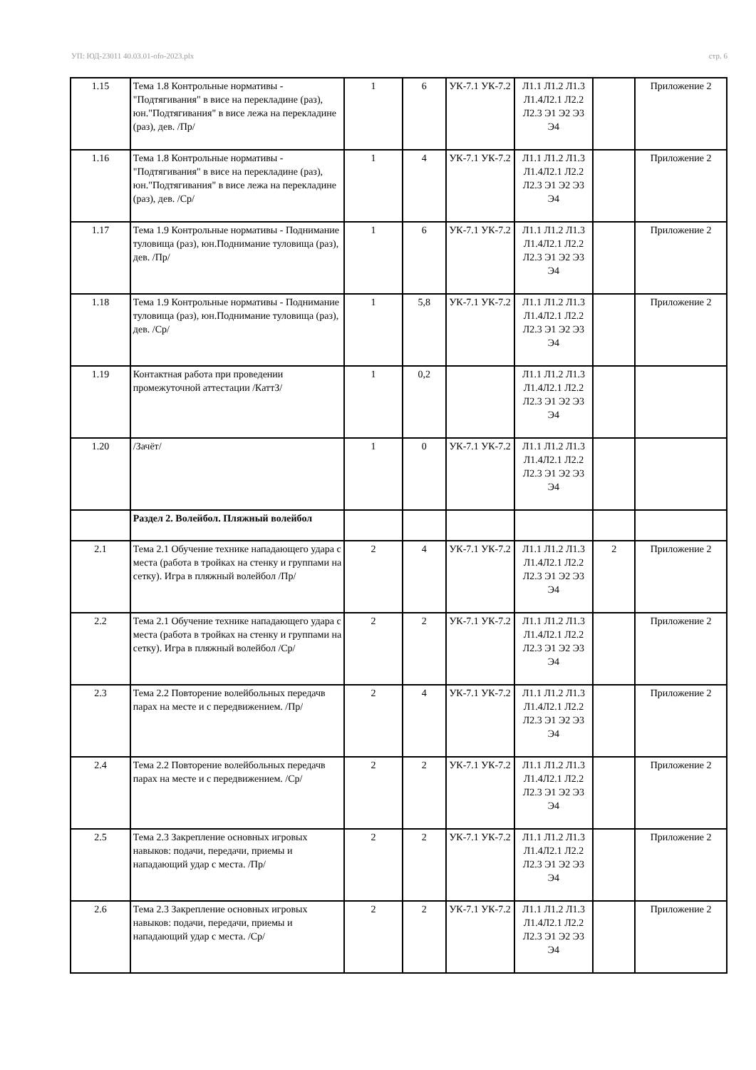УП: ЮД-23011 40.03.01-ofo-2023.plx стр. 6
| 1.15 | Тема 1.8 Контрольные нормативы - "Подтягивания" в висе на перекладине (раз), юн."Подтягивания" в висе лежа на перекладине (раз), дев. /Пр/ | 1 | 6 | УК-7.1 УК-7.2 | Л1.1 Л1.2 Л1.3 Л1.4Л2.1 Л2.2 Л2.3 Э1 Э2 Э3 Э4 | | Приложение 2 |
| 1.16 | Тема 1.8 Контрольные нормативы - "Подтягивания" в висе на перекладине (раз), юн."Подтягивания" в висе лежа на перекладине (раз), дев. /Ср/ | 1 | 4 | УК-7.1 УК-7.2 | Л1.1 Л1.2 Л1.3 Л1.4Л2.1 Л2.2 Л2.3 Э1 Э2 Э3 Э4 | | Приложение 2 |
| 1.17 | Тема 1.9 Контрольные нормативы - Поднимание туловища (раз), юн.Поднимание туловища (раз), дев. /Пр/ | 1 | 6 | УК-7.1 УК-7.2 | Л1.1 Л1.2 Л1.3 Л1.4Л2.1 Л2.2 Л2.3 Э1 Э2 Э3 Э4 | | Приложение 2 |
| 1.18 | Тема 1.9 Контрольные нормативы - Поднимание туловища (раз), юн.Поднимание туловища (раз), дев. /Ср/ | 1 | 5,8 | УК-7.1 УК-7.2 | Л1.1 Л1.2 Л1.3 Л1.4Л2.1 Л2.2 Л2.3 Э1 Э2 Э3 Э4 | | Приложение 2 |
| 1.19 | Контактная работа при проведении промежуточной аттестации /КаттЗ/ | 1 | 0,2 | | Л1.1 Л1.2 Л1.3 Л1.4Л2.1 Л2.2 Л2.3 Э1 Э2 Э3 Э4 | | |
| 1.20 | /Зачёт/ | 1 | 0 | УК-7.1 УК-7.2 | Л1.1 Л1.2 Л1.3 Л1.4Л2.1 Л2.2 Л2.3 Э1 Э2 Э3 Э4 | | |
| | Раздел 2. Волейбол. Пляжный волейбол | | | | | | |
| 2.1 | Тема 2.1 Обучение технике нападающего удара с места (работа в тройках на стенку и группами на сетку). Игра в пляжный волейбол /Пр/ | 2 | 4 | УК-7.1 УК-7.2 | Л1.1 Л1.2 Л1.3 Л1.4Л2.1 Л2.2 Л2.3 Э1 Э2 Э3 Э4 | 2 | Приложение 2 |
| 2.2 | Тема 2.1 Обучение технике нападающего удара с места (работа в тройках на стенку и группами на сетку). Игра в пляжный волейбол /Ср/ | 2 | 2 | УК-7.1 УК-7.2 | Л1.1 Л1.2 Л1.3 Л1.4Л2.1 Л2.2 Л2.3 Э1 Э2 Э3 Э4 | | Приложение 2 |
| 2.3 | Тема 2.2 Повторение волейбольных передачв парах на месте и с передвижением. /Пр/ | 2 | 4 | УК-7.1 УК-7.2 | Л1.1 Л1.2 Л1.3 Л1.4Л2.1 Л2.2 Л2.3 Э1 Э2 Э3 Э4 | | Приложение 2 |
| 2.4 | Тема 2.2 Повторение волейбольных передачв парах на месте и с передвижением. /Ср/ | 2 | 2 | УК-7.1 УК-7.2 | Л1.1 Л1.2 Л1.3 Л1.4Л2.1 Л2.2 Л2.3 Э1 Э2 Э3 Э4 | | Приложение 2 |
| 2.5 | Тема 2.3 Закрепление основных игровых навыков: подачи, передачи, приемы и нападающий удар с места. /Пр/ | 2 | 2 | УК-7.1 УК-7.2 | Л1.1 Л1.2 Л1.3 Л1.4Л2.1 Л2.2 Л2.3 Э1 Э2 Э3 Э4 | | Приложение 2 |
| 2.6 | Тема 2.3 Закрепление основных игровых навыков: подачи, передачи, приемы и нападающий удар с места. /Ср/ | 2 | 2 | УК-7.1 УК-7.2 | Л1.1 Л1.2 Л1.3 Л1.4Л2.1 Л2.2 Л2.3 Э1 Э2 Э3 Э4 | | Приложение 2 |